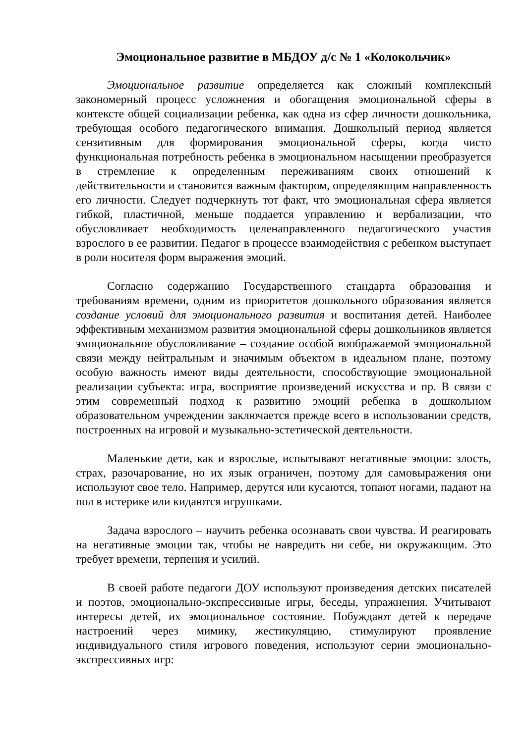Эмоциональное развитие в МБДОУ д/с № 1 «Колокольчик»
Эмоциональное развитие определяется как сложный комплексный закономерный процесс усложнения и обогащения эмоциональной сферы в контексте общей социализации ребенка, как одна из сфер личности дошкольника, требующая особого педагогического внимания. Дошкольный период является сензитивным для формирования эмоциональной сферы, когда чисто функциональная потребность ребенка в эмоциональном насыщении преобразуется в стремление к определенным переживаниям своих отношений к действительности и становится важным фактором, определяющим направленность его личности. Следует подчеркнуть тот факт, что эмоциональная сфера является гибкой, пластичной, меньше поддается управлению и вербализации, что обусловливает необходимость целенаправленного педагогического участия взрослого в ее развитии. Педагог в процессе взаимодействия с ребенком выступает в роли носителя форм выражения эмоций.
Согласно содержанию Государственного стандарта образования и требованиям времени, одним из приоритетов дошкольного образования является создание условий для эмоционального развития и воспитания детей. Наиболее эффективным механизмом развития эмоциональной сферы дошкольников является эмоциональное обусловливание – создание особой воображаемой эмоциональной связи между нейтральным и значимым объектом в идеальном плане, поэтому особую важность имеют виды деятельности, способствующие эмоциональной реализации субъекта: игра, восприятие произведений искусства и пр. В связи с этим современный подход к развитию эмоций ребенка в дошкольном образовательном учреждении заключается прежде всего в использовании средств, построенных на игровой и музыкально-эстетической деятельности.
Маленькие дети, как и взрослые, испытывают негативные эмоции: злость, страх, разочарование, но их язык ограничен, поэтому для самовыражения они используют свое тело. Например, дерутся или кусаются, топают ногами, падают на пол в истерике или кидаются игрушками.
Задача взрослого – научить ребенка осознавать свои чувства. И реагировать на негативные эмоции так, чтобы не навредить ни себе, ни окружающим. Это требует времени, терпения и усилий.
В своей работе педагоги ДОУ используют произведения детских писателей и поэтов, эмоционально-экспрессивные игры, беседы, упражнения. Учитывают интересы детей, их эмоциональное состояние. Побуждают детей к передаче настроений через мимику, жестикуляцию, стимулируют проявление индивидуального стиля игрового поведения, используют серии эмоционально-экспрессивных игр: